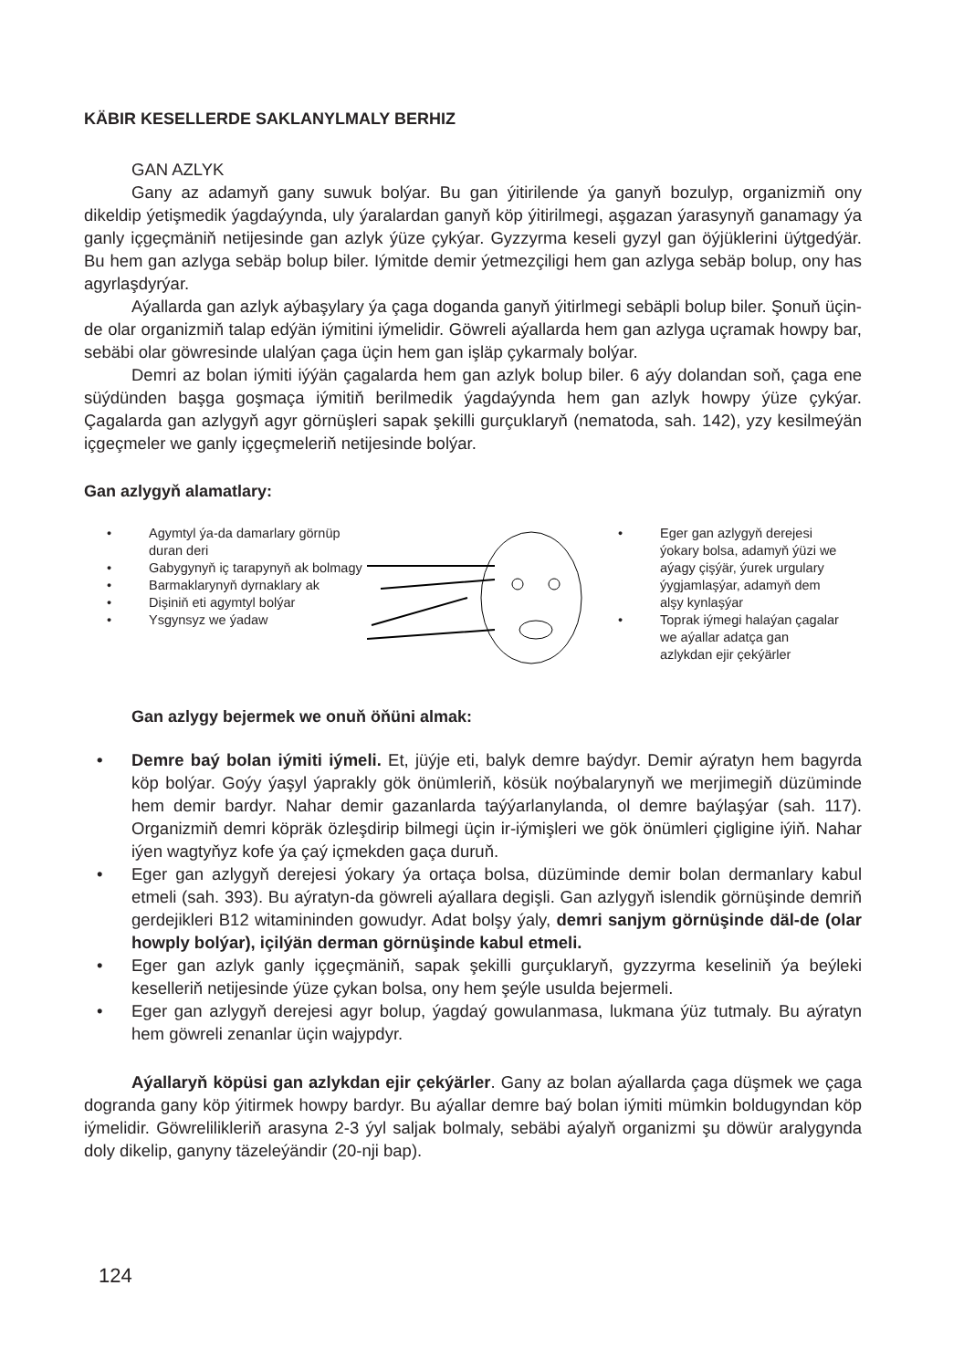KÄBIR KESELLERDE SAKLANYLMALY BERHIZ
GAN AZLYK
Gany az adamyň gany suwuk bolýar. Bu gan ýitirilende ýa ganyň bozulyp, organizmiň ony dikeldip ýetişmedik ýagdaýynda, uly ýaralardan ganyň köp ýitirilmegi, aşgazan ýarasynyň ganamagy ýa ganly içgeçmäniň netijesinde gan azlyk ýüze çykýar. Gyzzyrma keseli gyzyl gan öýjüklerini üýtgedýär. Bu hem gan azlyga sebäp bolup biler. Iýmitde demir ýetmezçiligi hem gan azlyga sebäp bolup, ony has agyrlaşdyrýar.
Aýallarda gan azlyk aýbaşylary ýa çaga doganda ganyň ýitirlmegi sebäpli bolup biler. Şonuň üçin-de olar organizmiň talap edýän iýmitini iýmelidir. Göwreli aýallarda hem gan azlyga uçramak howpy bar, sebäbi olar göwresinde ulalýan çaga üçin hem gan işläp çykarmaly bolýar.
Demri az bolan iýmiti iýýän çagalarda hem gan azlyk bolup biler. 6 aýy dolandan soň, çaga ene süýdünden başga goşmaça iýmitiň berilmedik ýagdaýynda hem gan azlyk howpy ýüze çykýar. Çagalarda gan azlygyň agyr görnüşleri sapak şekilli gurçuklaryň (nematoda, sah. 142), yzy kesilmeýän içgeçmeler we ganly içgeçmeleriň netijesinde bolýar.
Gan azlygyň alamatlary:
• Agymtyl ýa-da damarlary görnüp duran deri
• Gabygynyň iç tarapynyň ak bolmagy
• Barmaklarynyň dyrnaklary ak
• Dişiniň eti agymtyl bolýar
• Ysgynsyz we ýadaw
• Eger gan azlygyň derejesi ýokary bolsa, adamyň ýüzi we aýagy çişýär, ýurek urgulary ýygjamlaşýar, adamyň dem alşy kynlaşýar
• Toprak iýmegi halaýan çagalar we aýallar adatça gan azlykdan ejir çekýärler
Gan azlygy bejermek we onuň öňüni almak:
• Demre baý bolan iýmiti iýmeli. Et, jüýje eti, balyk demre baýdyr. Demir aýratyn hem bagyrda köp bolýar. Goýy ýaşyl ýaprakly gök önümleriň, kösük noýbalarynyň we merjimegiň düzüminde hem demir bardyr. Nahar demir gazanlarda taýýarlanylanda, ol demre baýlaşýar (sah. 117). Organizmiň demri köpräk özleşdirip bilmegi üçin ir-iýmişleri we gök önümleri çigligine iýiň. Nahar iýen wagtyňyz kofe ýa çaý içmekden gaça duruň.
• Eger gan azlygyň derejesi ýokary ýa ortaça bolsa, düzüminde demir bolan dermanlary kabul etmeli (sah. 393). Bu aýratyn-da göwreli aýallara degişli. Gan azlygyň islendik görnüşinde demriň gerdejikleri B12 witamininden gowudyr. Adat bolşy ýaly, demri sanjym görnüşinde däl-de (olar howply bolýar), içilýän derman görnüşinde kabul etmeli.
• Eger gan azlyk ganly içgeçmäniň, sapak şekilli gurçuklaryň, gyzzyrma keseliniň ýa beýleki keselleriň netijesinde ýüze çykan bolsa, ony hem şeýle usulda bejermeli.
• Eger gan azlygyň derejesi agyr bolup, ýagdaý gowulanmasa, lukmana ýüz tutmaly. Bu aýratyn hem göwreli zenanlar üçin wajypdyr.
Aýallaryň köpüsi gan azlykdan ejir çekýärler. Gany az bolan aýallarda çaga düşmek we çaga dograndа gany köp ýitirmek howpy bardyr. Bu aýallar demre baý bolan iýmiti mümkin boldugyndan köp iýmelidir. Göwrelilikleriň arasyna 2-3 ýyl saljak bolmaly, sebäbi aýalyň organizmi şu döwür aralygynda doly dikelip, ganyny täzeleýändir (20-nji bap).
124